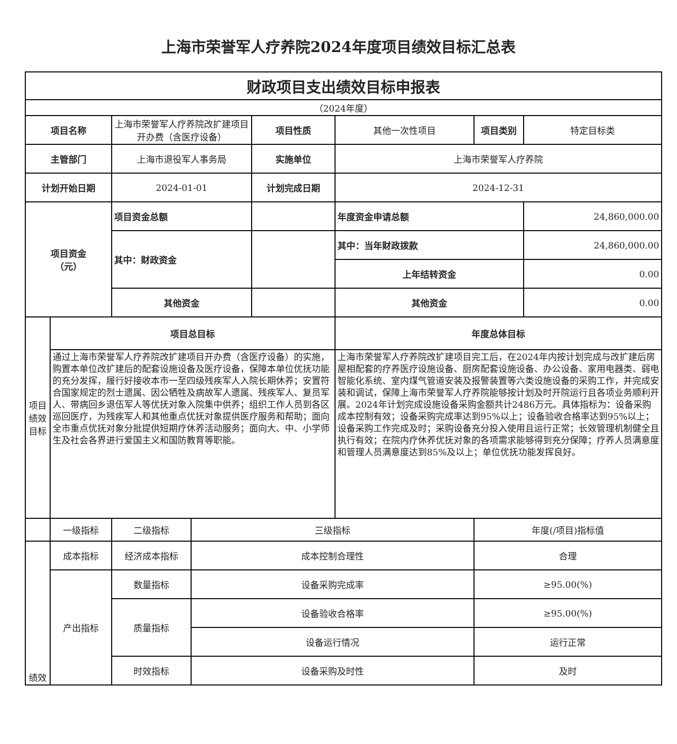上海市荣誉军人疗养院2024年度项目绩效目标汇总表
| 财政项目支出绩效目标申报表 | | | | | | | |
| --- | --- | --- | --- | --- | --- | --- | --- |
| （2024年度） | | | | | | | |
| 项目名称 | | 上海市荣誉军人疗养院改扩建项目开办费（含医疗设备） | | 项目性质 | 其他一次性项目 | 项目类别 | 特定目标类 |
| 主管部门 | | 上海市退役军人事务局 | | 实施单位 | 上海市荣誉军人疗养院 | | |
| 计划开始日期 | | 2024-01-01 | | 计划完成日期 | 2024-12-31 | | |
| 项目资金 （元） | | 项目资金总额 | | | 年度资金申请总额 | | 24,860,000.00 |
| | | 其中：财政资金 | | | 其中：当年财政拨款 | | 24,860,000.00 |
| | | | | | 上年结转资金 | | 0.00 |
| | | 其他资金 | | | 其他资金 | | 0.00 |
| 项目绩效目标 | 项目总目标 | | | | 年度总体目标 | | |
| | 通过上海市荣誉军人疗养院改扩建项目开办费（含医疗设备）的实施，购置本单位改扩建后的配套设施设备及医疗设备，保障本单位优抚功能的充分发挥，履行好接收本市一至四级残疾军人入院长期休养；安置符合国家规定的烈士遗属、因公牺牲及病故军人遗属、残疾军人、复员军人、带病回乡退伍军人等优抚对象入院集中供养；组织工作人员到各区巡回医疗，为残疾军人和其他重点优抚对象提供医疗服务和帮助；面向全市重点优抚对象分批提供短期疗休养活动服务；面向大、中、小学师生及社会各界进行爱国主义和国防教育等职能。 | | | | 上海市荣誉军人疗养院改扩建项目完工后，在2024年内按计划完成与改扩建后房屋相配套的疗养医疗设施设备、厨房配套设施设备、办公设备、家用电器类、弱电智能化系统、室内煤气管道安装及报警装置等六类设施设备的采购工作，并完成安装和调试，保障上海市荣誉军人疗养院能够按计划及时开院运行且各项业务顺利开展。2024年计划完成设施设备采购金额共计2486万元。具体指标为：设备采购成本控制有效；设备采购完成率达到95%以上；设备验收合格率达到95%以上；设备采购工作完成及时；采购设备充分投入使用且运行正常；长效管理机制健全且执行有效；在院内疗休养优抚对象的各项需求能够得到充分保障；疗养人员满意度和管理人员满意度达到85%及以上；单位优抚功能发挥良好。 | | |
| | 一级指标 | 二级指标 | 三级指标 | | | 年度(/项目)指标值 | |
| 绩效 | 成本指标 | 经济成本指标 | 成本控制合理性 | | | 合理 | |
| | 产出指标 | 数量指标 | 设备采购完成率 | | | ≥95.00(%) | |
| | | 质量指标 | 设备验收合格率 | | | ≥95.00(%) | |
| | | | 设备运行情况 | | | 运行正常 | |
| | | 时效指标 | 设备采购及时性 | | | 及时 | |